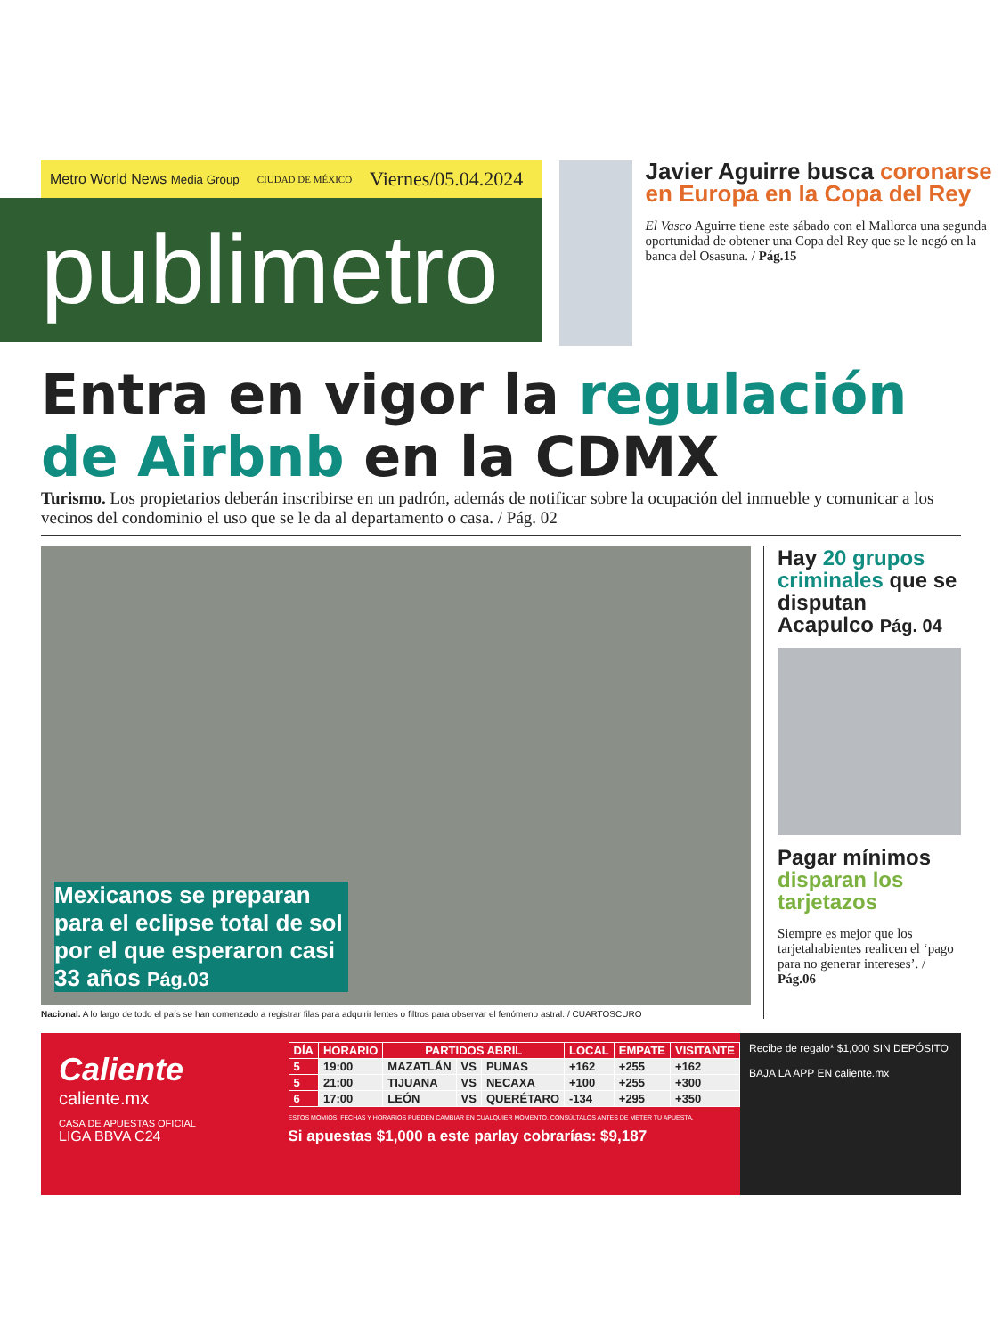Metro World News Media Group CIUDAD DE MÉXICO Viernes/05.04.2024
publimetro
Javier Aguirre busca coronarse en Europa en la Copa del Rey
El Vasco Aguirre tiene este sábado con el Mallorca una segunda oportunidad de obtener una Copa del Rey que se le negó en la banca del Osasuna. / Pág.15
Entra en vigor la regulación de Airbnb en la CDMX
Turismo. Los propietarios deberán inscribirse en un padrón, además de notificar sobre la ocupación del inmueble y comunicar a los vecinos del condominio el uso que se le da al departamento o casa. / Pág. 02
Mexicanos se preparan para el eclipse total de sol por el que esperaron casi 33 años Pág.03
Nacional. A lo largo de todo el país se han comenzado a registrar filas para adquirir lentes o filtros para observar el fenómeno astral. / CUARTOSCURO
Hay 20 grupos criminales que se disputan Acapulco Pág. 04
Pagar mínimos disparan los tarjetazos
Siempre es mejor que los tarjetahabientes realicen el ‘pago para no generar intereses’. / Pág.06
Caliente
caliente.mx
CASA DE APUESTAS OFICIAL
LIGA BBVA C24
| DÍA | HORARIO | PARTIDOS ABRIL | | | LOCAL | EMPATE | VISITANTE |
| --- | --- | --- | --- | --- | --- | --- | --- |
| 5 | 19:00 | MAZATLÁN | VS | PUMAS | +162 | +255 | +162 |
| 5 | 21:00 | TIJUANA | VS | NECAXA | +100 | +255 | +300 |
| 6 | 17:00 | LEÓN | VS | QUERÉTARO | -134 | +295 | +350 |
ESTOS MOMIOS, FECHAS Y HORARIOS PUEDEN CAMBIAR EN CUALQUIER MOMENTO. CONSÚLTALOS ANTES DE METER TU APUESTA.
Si apuestas $1,000 a este parlay cobrarías: $9,187
Recibe de regalo* $1,000 SIN DEPÓSITO
BAJA LA APP EN caliente.mx